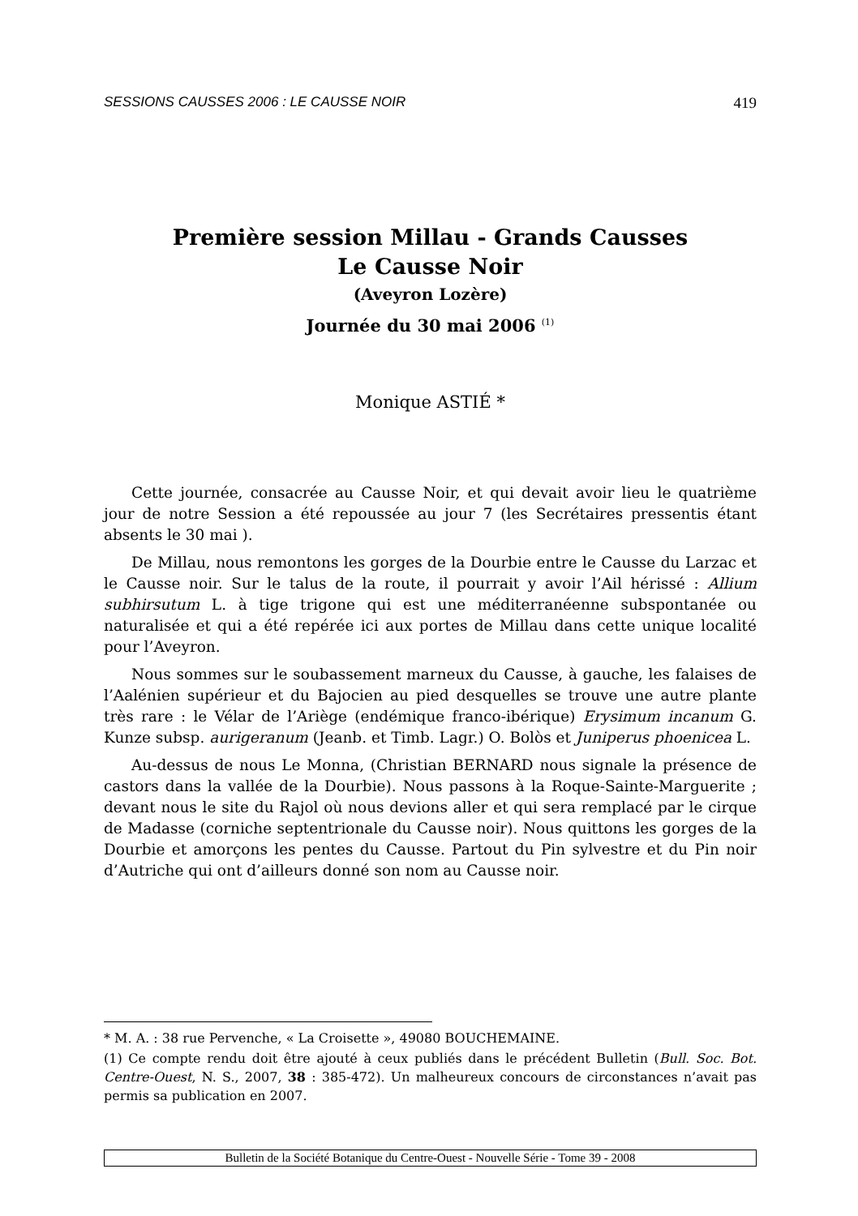SESSIONS CAUSSES 2006 : LE CAUSSE NOIR 419
Première session Millau - Grands Causses
Le Causse Noir
(Aveyron Lozère)
Journée du 30 mai 2006 <sup>(1)</sup>
Monique ASTIÉ *
Cette journée, consacrée au Causse Noir, et qui devait avoir lieu le quatrième jour de notre Session a été repoussée au jour 7 (les Secrétaires pressentis étant absents le 30 mai ).
De Millau, nous remontons les gorges de la Dourbie entre le Causse du Larzac et le Causse noir. Sur le talus de la route, il pourrait y avoir l’Ail hérissé : Allium subhirsutum L. à tige trigone qui est une méditerranéenne subspontanée ou naturalisée et qui a été repérée ici aux portes de Millau dans cette unique localité pour l’Aveyron.
Nous sommes sur le soubassement marneux du Causse, à gauche, les falaises de l’Aalénien supérieur et du Bajocien au pied desquelles se trouve une autre plante très rare : le Vélar de l’Ariège (endémique franco-ibérique) Erysimum incanum G. Kunze subsp. aurigeranum (Jeanb. et Timb. Lagr.) O. Bolòs et Juniperus phoenicea L.
Au-dessus de nous Le Monna, (Christian BERNARD nous signale la présence de castors dans la vallée de la Dourbie). Nous passons à la Roque-Sainte-Marguerite ; devant nous le site du Rajol où nous devions aller et qui sera remplacé par le cirque de Madasse (corniche septentrionale du Causse noir). Nous quittons les gorges de la Dourbie et amorçons les pentes du Causse. Partout du Pin sylvestre et du Pin noir d’Autriche qui ont d’ailleurs donné son nom au Causse noir.
* M. A. : 38 rue Pervenche, « La Croisette », 49080 BOUCHEMAINE.
(1) Ce compte rendu doit être ajouté à ceux publiés dans le précédent Bulletin (Bull. Soc. Bot. Centre-Ouest, N. S., 2007, 38 : 385-472). Un malheureux concours de circonstances n’avait pas permis sa publication en 2007.
Bulletin de la Société Botanique du Centre-Ouest - Nouvelle Série - Tome 39 - 2008